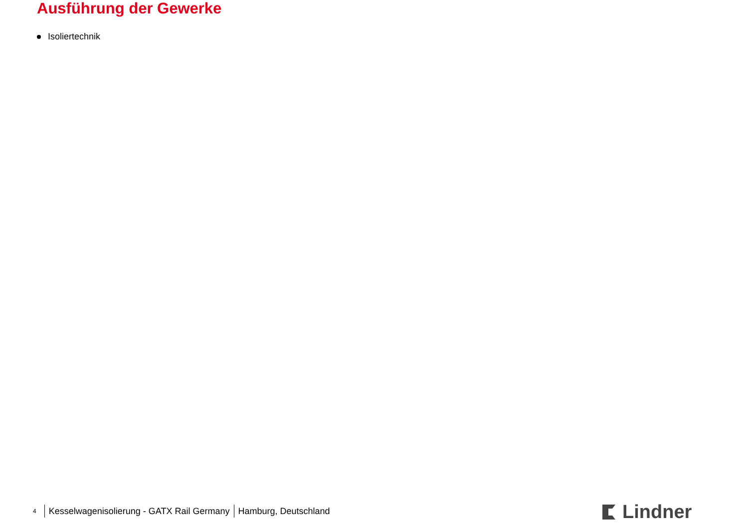Ausführung der Gewerke
Isoliertechnik
<sup>4</sup> Kesselwagenisolierung - GATX Rail Germany Hamburg, Deutschland
Lindner